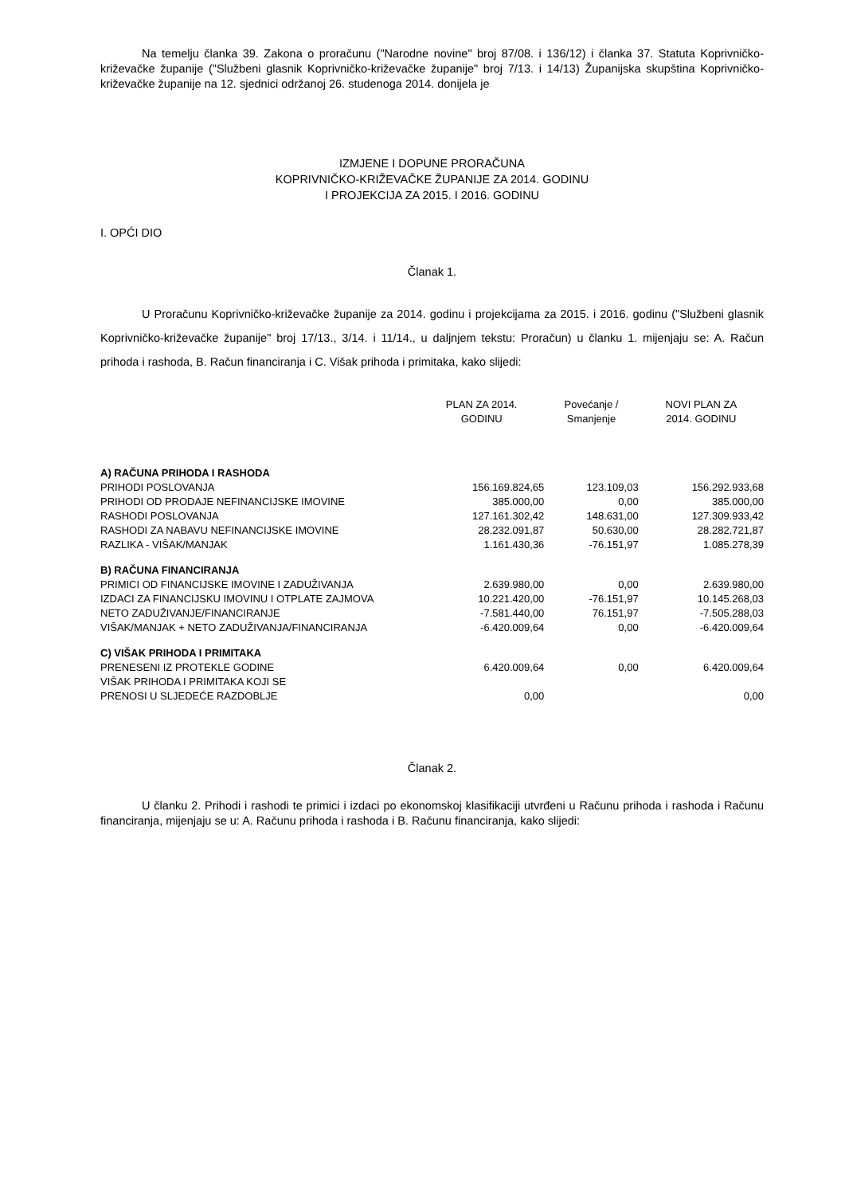Na temelju članka 39. Zakona o proračunu ("Narodne novine" broj 87/08. i 136/12) i članka 37. Statuta Koprivničko-križevačke županije ("Službeni glasnik Koprivničko-križevačke županije" broj 7/13. i 14/13) Županijska skupština Koprivničko-križevačke županije na 12. sjednici održanoj 26. studenoga 2014. donijela je
IZMJENE I DOPUNE PRORAČUNA
KOPRIVNIČKO-KRIŽEVAČKE ŽUPANIJE ZA 2014. GODINU
I PROJEKCIJA ZA 2015. I 2016. GODINU
I. OPĆI DIO
Članak 1.
U Proračunu Koprivničko-križevačke županije za 2014. godinu i projekcijama za 2015. i 2016. godinu ("Službeni glasnik Koprivničko-križevačke županije" broj 17/13., 3/14. i 11/14., u daljnjem tekstu: Proračun) u članku 1. mijenjaju se: A. Račun prihoda i rashoda, B. Račun financiranja i C. Višak prihoda i primitaka, kako slijedi:
| | PLAN ZA 2014. GODINU | Povećanje / Smanjenje | NOVI PLAN ZA 2014. GODINU |
| --- | --- | --- | --- |
| A) RAČUNA PRIHODA I RASHODA | | | |
| PRIHODI POSLOVANJA | 156.169.824,65 | 123.109,03 | 156.292.933,68 |
| PRIHODI OD PRODAJE NEFINANCIJSKE IMOVINE | 385.000,00 | 0,00 | 385.000,00 |
| RASHODI POSLOVANJA | 127.161.302,42 | 148.631,00 | 127.309.933,42 |
| RASHODI ZA NABAVU NEFINANCIJSKE IMOVINE | 28.232.091,87 | 50.630,00 | 28.282.721,87 |
| RAZLIKA - VIŠAK/MANJAK | 1.161.430,36 | -76.151,97 | 1.085.278,39 |
| B) RAČUNA FINANCIRANJA | | | |
| PRIMICI OD FINANCIJSKE IMOVINE I ZADUŽIVANJA | 2.639.980,00 | 0,00 | 2.639.980,00 |
| IZDACI ZA FINANCIJSKU IMOVINU I OTPLATE ZAJMOVA | 10.221.420,00 | -76.151,97 | 10.145.268,03 |
| NETO ZADUŽIVANJE/FINANCIRANJE | -7.581.440,00 | 76.151,97 | -7.505.288,03 |
| VIŠAK/MANJAK + NETO ZADUŽIVANJA/FINANCIRANJA | -6.420.009,64 | 0,00 | -6.420.009,64 |
| C) VIŠAK PRIHODA I PRIMITAKA | | | |
| PRENESENI IZ PROTEKLE GODINE | 6.420.009,64 | 0,00 | 6.420.009,64 |
| VIŠAK PRIHODA I PRIMITAKA KOJI SE PRENOSI U SLJEDEĆE RAZDOBLJE | 0,00 | | 0,00 |
Članak 2.
U članku 2. Prihodi i rashodi te primici i izdaci po ekonomskoj klasifikaciji utvrđeni u Računu prihoda i rashoda i Računu financiranja, mijenjaju se u: A. Računu prihoda i rashoda i B. Računu financiranja, kako slijedi: